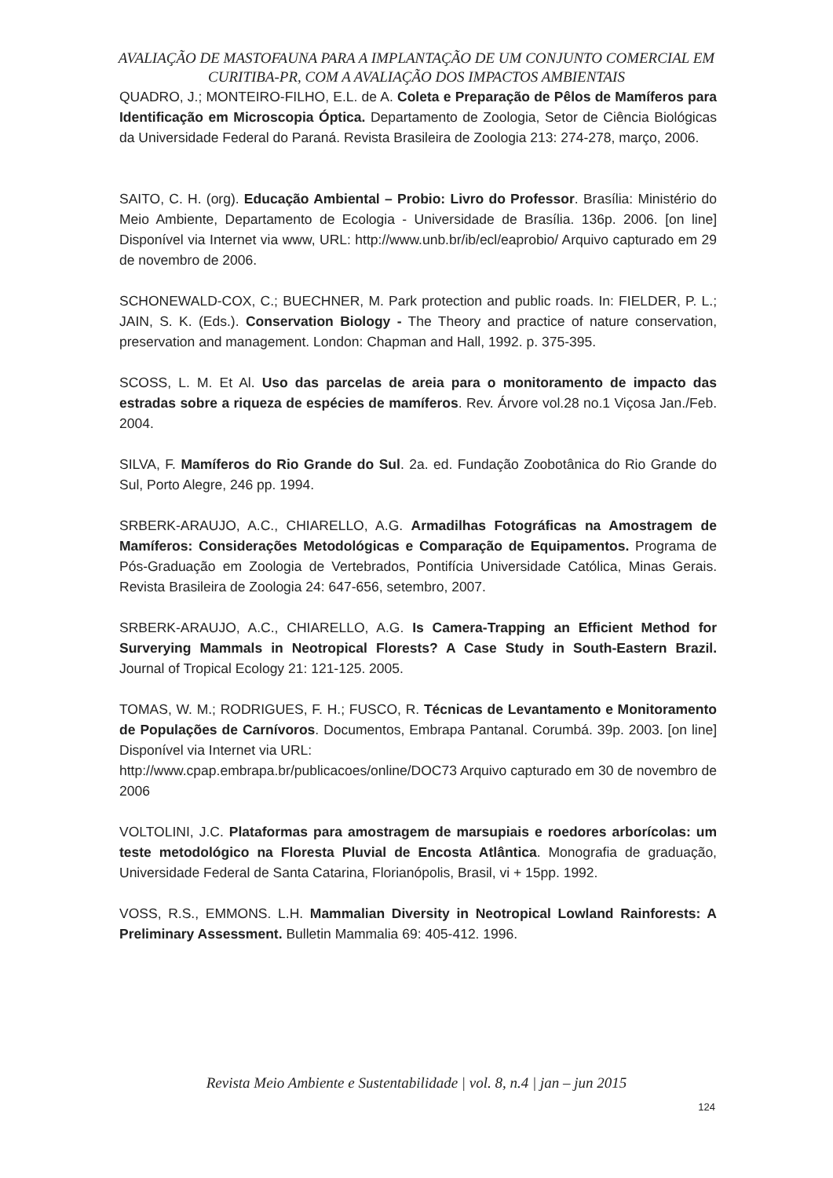AVALIAÇÃO DE MASTOFAUNA PARA A IMPLANTAÇÃO DE UM CONJUNTO COMERCIAL EM CURITIBA-PR, COM A AVALIAÇÃO DOS IMPACTOS AMBIENTAIS
QUADRO, J.; MONTEIRO-FILHO, E.L. de A. Coleta e Preparação de Pêlos de Mamíferos para Identificação em Microscopia Óptica. Departamento de Zoologia, Setor de Ciência Biológicas da Universidade Federal do Paraná. Revista Brasileira de Zoologia 213: 274-278, março, 2006.
SAITO, C. H. (org). Educação Ambiental – Probio: Livro do Professor. Brasília: Ministério do Meio Ambiente, Departamento de Ecologia - Universidade de Brasília. 136p. 2006. [on line] Disponível via Internet via www, URL: http://www.unb.br/ib/ecl/eaprobio/ Arquivo capturado em 29 de novembro de 2006.
SCHONEWALD-COX, C.; BUECHNER, M. Park protection and public roads. In: FIELDER, P. L.; JAIN, S. K. (Eds.). Conservation Biology - The Theory and practice of nature conservation, preservation and management. London: Chapman and Hall, 1992. p. 375-395.
SCOSS, L. M. Et Al. Uso das parcelas de areia para o monitoramento de impacto das estradas sobre a riqueza de espécies de mamíferos. Rev. Árvore vol.28 no.1 Viçosa Jan./Feb. 2004.
SILVA, F. Mamíferos do Rio Grande do Sul. 2a. ed. Fundação Zoobotânica do Rio Grande do Sul, Porto Alegre, 246 pp. 1994.
SRBERK-ARAUJO, A.C., CHIARELLO, A.G. Armadilhas Fotográficas na Amostragem de Mamíferos: Considerações Metodológicas e Comparação de Equipamentos. Programa de Pós-Graduação em Zoologia de Vertebrados, Pontifícia Universidade Católica, Minas Gerais. Revista Brasileira de Zoologia 24: 647-656, setembro, 2007.
SRBERK-ARAUJO, A.C., CHIARELLO, A.G. Is Camera-Trapping an Efficient Method for Surverying Mammals in Neotropical Florests? A Case Study in South-Eastern Brazil. Journal of Tropical Ecology 21: 121-125. 2005.
TOMAS, W. M.; RODRIGUES, F. H.; FUSCO, R. Técnicas de Levantamento e Monitoramento de Populações de Carnívoros. Documentos, Embrapa Pantanal. Corumbá. 39p. 2003. [on line] Disponível via Internet via URL:
http://www.cpap.embrapa.br/publicacoes/online/DOC73 Arquivo capturado em 30 de novembro de 2006
VOLTOLINI, J.C. Plataformas para amostragem de marsupiais e roedores arborícolas: um teste metodológico na Floresta Pluvial de Encosta Atlântica. Monografia de graduação, Universidade Federal de Santa Catarina, Florianópolis, Brasil, vi + 15pp. 1992.
VOSS, R.S., EMMONS. L.H. Mammalian Diversity in Neotropical Lowland Rainforests: A Preliminary Assessment. Bulletin Mammalia 69: 405-412. 1996.
Revista Meio Ambiente e Sustentabilidade | vol. 8, n.4 | jan – jun 2015
124